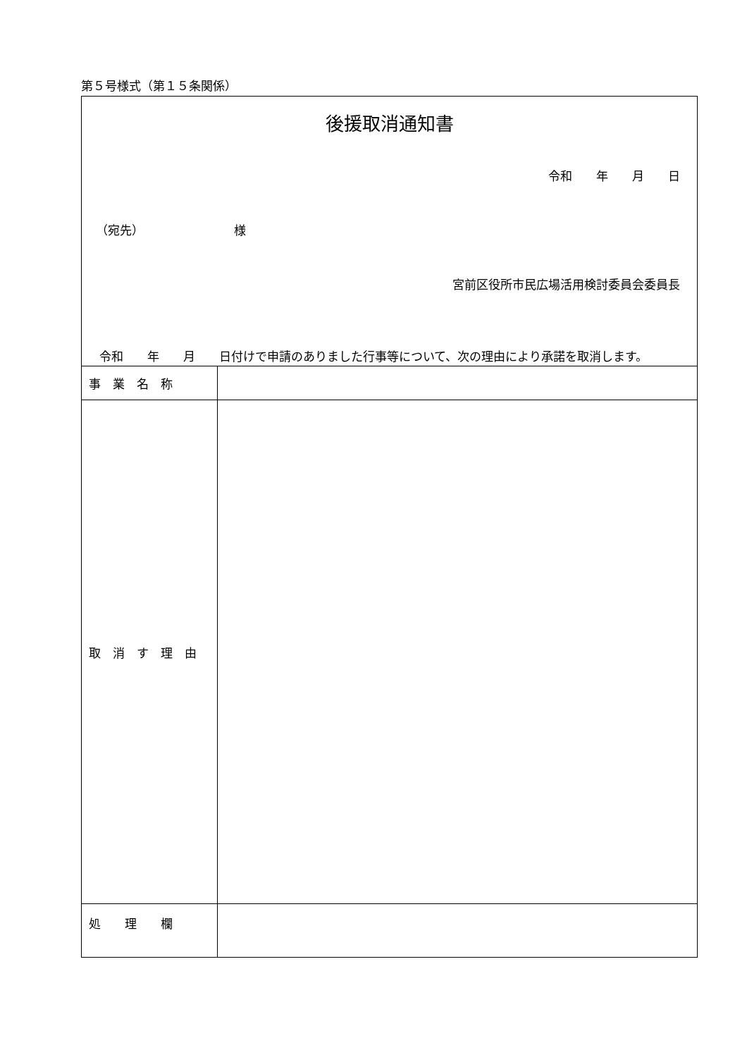第５号様式（第１５条関係）
| 後援取消通知書 令和 年 月 日 （宛先） 様 宮前区役所市民広場活用検討委員会委員長 令和 年 月 日付けで申請のありました行事等について、次の理由により承諾を取消します。 | |
| 事 業 名 称 | |
| 取 消 す 理 由 | |
| 処 理 欄 | |